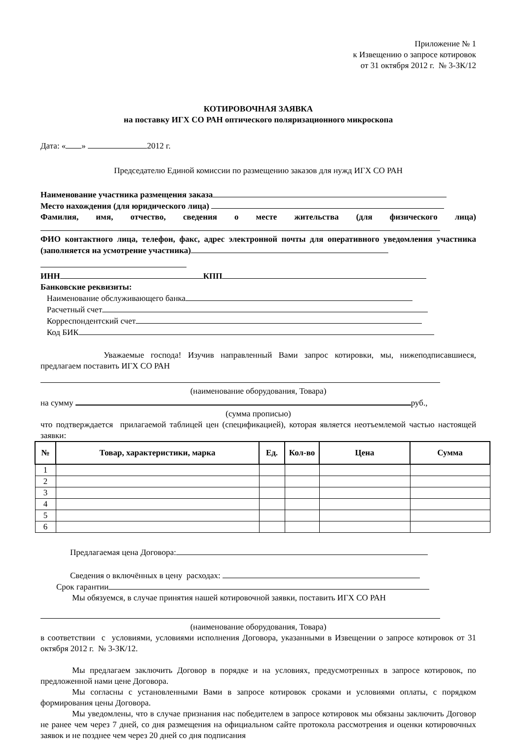Приложение № 1
к Извещению о запросе котировок
от 31 октября 2012 г. № 3-ЗК/12
КОТИРОВОЧНАЯ ЗАЯВКА
на поставку ИГХ СО РАН оптического поляризационного микроскопа
Дата: « » 2012 г.
Председателю Единой комиссии по размещению заказов для нужд ИГХ СО РАН
Наименование участника размещения заказа
Место нахождения (для юридического лица)
Фамилия, имя, отчество, сведения о месте жительства (для физического лица)
ФИО контактного лица, телефон, факс, адрес электронной почты для оперативного уведомления участника (заполняется на усмотрение участника)
ИНН КПП
Банковские реквизиты:
Наименование обслуживающего банка
Расчетный счет
Корреспондентский счет
Код БИК
Уважаемые господа! Изучив направленный Вами запрос котировки, мы, нижеподписавшиеся, предлагаем поставить ИГХ СО РАН
(наименование оборудования, Товара)
на сумму руб.,
(сумма прописью)
что подтверждается прилагаемой таблицей цен (спецификацией), которая является неотъемлемой частью настоящей заявки:
| № | Товар, характеристики, марка | Ед. | Кол-во | Цена | Сумма |
| --- | --- | --- | --- | --- | --- |
| 1 | | | | | |
| 2 | | | | | |
| 3 | | | | | |
| 4 | | | | | |
| 5 | | | | | |
| 6 | | | | | |
Предлагаемая цена Договора:
Сведения о включённых в цену расходах:
Срок гарантии
Мы обязуемся, в случае принятия нашей котировочной заявки, поставить ИГХ СО РАН
(наименование оборудования, Товара)
в соответствии с условиями, условиями исполнения Договора, указанными в Извещении о запросе котировок от 31 октября 2012 г. № 3-ЗК/12.
Мы предлагаем заключить Договор в порядке и на условиях, предусмотренных в запросе котировок, по предложенной нами цене Договора.
Мы согласны с установленными Вами в запросе котировок сроками и условиями оплаты, с порядком формирования цены Договора.
Мы уведомлены, что в случае признания нас победителем в запросе котировок мы обязаны заключить Договор не ранее чем через 7 дней, со дня размещения на официальном сайте протокола рассмотрения и оценки котировочных заявок и не позднее чем через 20 дней со дня подписания